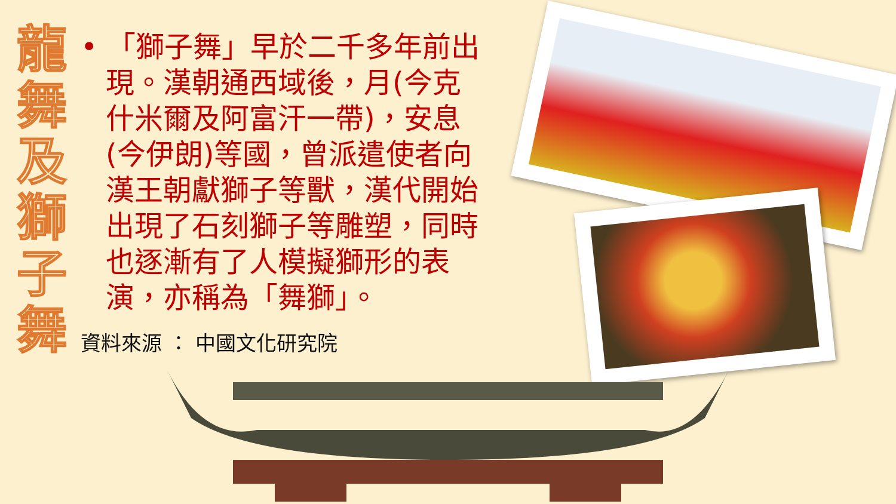龍
舞
及
獅
子
舞
• 「獅子舞」早於二千多年前出現。漢朝通西域後，月(今克什米爾及阿富汗一帶)，安息(今伊朗)等國，曾派遣使者向漢王朝獻獅子等獸，漢代開始出現了石刻獅子等雕塑，同時也逐漸有了人模擬獅形的表演，亦稱為「舞獅」。
資料來源 ： 中國文化研究院